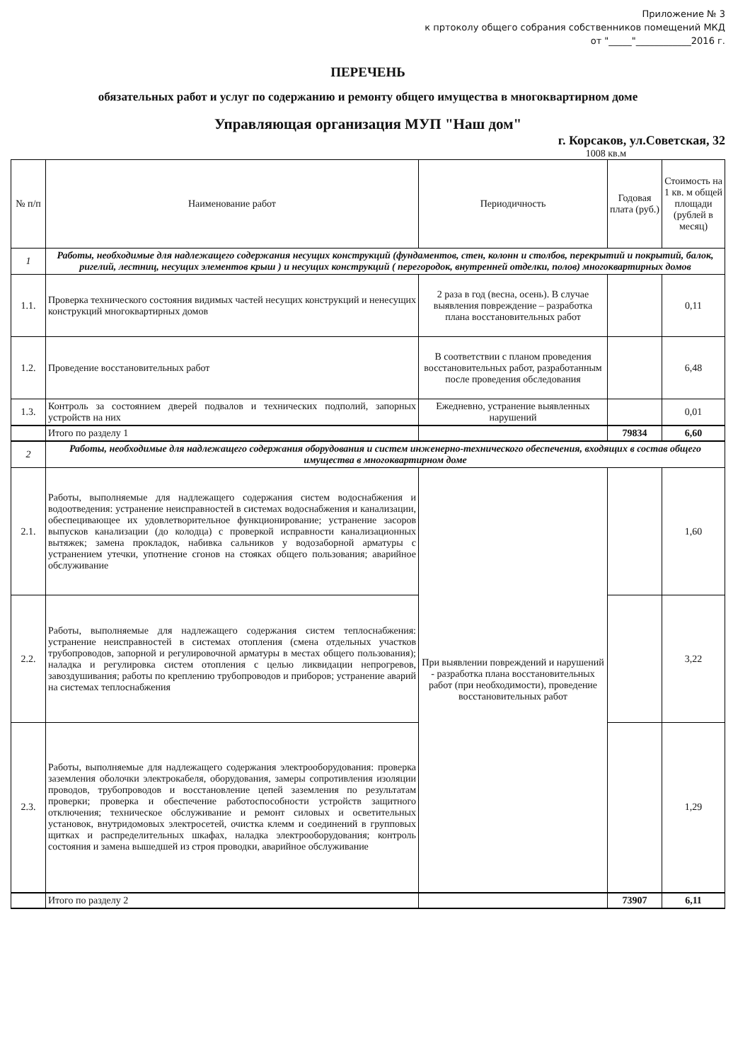Приложение № 3
к пртоколу общего собрания собственников помещений МКД
от "_____"____________2016 г.
ПЕРЕЧЕНЬ
обязательных работ и услуг по содержанию и ремонту общего имущества в многоквартирном доме
Управляющая организация МУП "Наш дом"
г. Корсаков, ул.Советская, 32
1008 кв.м
| № п/п | Наименование работ | Периодичность | Годовая плата (руб.) | Стоимость на 1 кв. м общей площади (рублей в месяц) |
| --- | --- | --- | --- | --- |
| 1 | Работы, необходимые для надлежащего содержания несущих конструкций (фундаментов, стен, колонн и столбов, перекрытий и покрытий, балок, ригелий, лестниц, несущих элементов крыш ) и несущих конструкций ( перегородок, внутренней отделки, полов) многоквартирных домов | | | |
| 1.1. | Проверка технического состояния видимых частей несущих конструкций и ненесущих конструкций многоквартирных домов | 2 раза в год (весна, осень). В случае выявления повреждение – разработка плана восстановительных работ | | 0,11 |
| 1.2. | Проведение восстановительных работ | В соответствии с планом проведения восстановительных работ, разработанным после проведения обследования | | 6,48 |
| 1.3. | Контроль за состоянием дверей подвалов и технических подполий, запорных устройств на них | Ежедневно, устранение выявленных нарушений | | 0,01 |
| | Итого по разделу 1 | | 79834 | 6,60 |
| 2 | Работы, необходимые для надлежащего содержания оборудования и систем инженерно-технического обеспечения, входящих в состав общего имущества в многоквартирном доме | | | |
| 2.1. | Работы, выполняемые для надлежащего содержания систем водоснабжения и водоотведения: устранение неисправностей в системах водоснабжения и канализации, обеспецивающее их удовлетворительное функционирование; устранение засоров выпусков канализации (до колодца) с проверкой исправности канализационных вытяжек; замена прокладок, набивка сальников у водозаборной арматуры с устранением утечки, употнение сгонов на стояках общего пользования; аварийное обслуживание | При выявлении повреждений и нарушений - разработка плана восстановительных работ (при необходимости), проведение восстановительных работ | | 1,60 |
| 2.2. | Работы, выполняемые для надлежащего содержания систем теплоснабжения: устранение неисправностей в системах отопления (смена отдельных участков трубопроводов, запорной и регулировочной арматуры в местах общего пользования); наладка и регулировка систем отопления с целью ликвидации непрогревов, завоздушивания; работы по креплению трубопроводов и приборов; устранение аварий на системах теплоснабжения | | | 3,22 |
| 2.3. | Работы, выполняемые для надлежащего содержания электрооборудования: проверка заземления оболочки электрокабеля, оборудования, замеры сопротивления изоляции проводов, трубопроводов и восстановление цепей заземления по результатам проверки; проверка и обеспечение работоспособности устройств защитного отключения; техническое обслуживание и ремонт силовых и осветительных установок, внутридомовых электросетей, очистка клемм и соединений в групповых щитках и распределительных шкафах, наладка электрооборудования; контроль состояния и замена вышедшей из строя проводки, аварийное обслуживание | | | 1,29 |
| | Итого по разделу 2 | | 73907 | 6,11 |